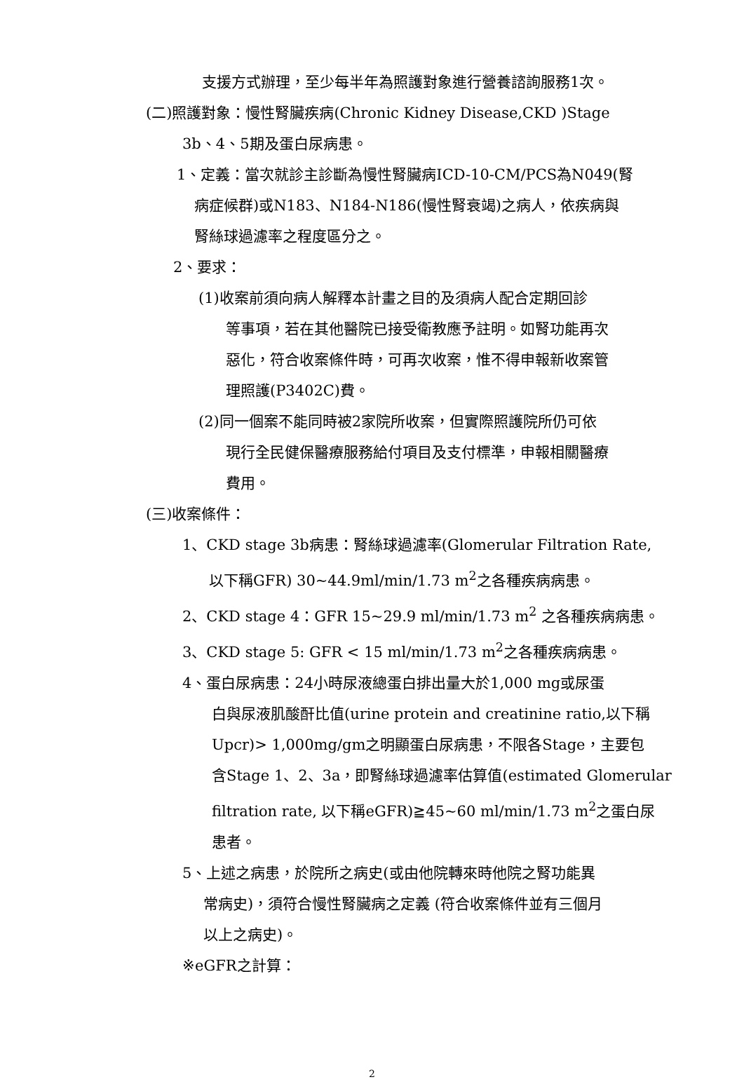支援方式辦理，至少每半年為照護對象進行營養諮詢服務1次。
(二)照護對象：慢性腎臟疾病(Chronic Kidney Disease,CKD )Stage
3b、4、5期及蛋白尿病患。
1、定義：當次就診主診斷為慢性腎臟病ICD-10-CM/PCS為N049(腎
病症候群)或N183、N184-N186(慢性腎衰竭)之病人，依疾病與
腎絲球過濾率之程度區分之。
2、要求：
(1)收案前須向病人解釋本計畫之目的及須病人配合定期回診
等事項，若在其他醫院已接受衛教應予註明。如腎功能再次
惡化，符合收案條件時，可再次收案，惟不得申報新收案管
理照護(P3402C)費。
(2)同一個案不能同時被2家院所收案，但實際照護院所仍可依
現行全民健保醫療服務給付項目及支付標準，申報相關醫療
費用。
(三)收案條件：
1、CKD stage 3b病患：腎絲球過濾率(Glomerular Filtration Rate,
以下稱GFR) 30~44.9ml/min/1.73 m<sup>2</sup>之各種疾病病患。
2、CKD stage 4：GFR 15~29.9 ml/min/1.73 m<sup>2</sup> 之各種疾病病患。
3、CKD stage 5: GFR < 15 ml/min/1.73 m<sup>2</sup>之各種疾病病患。
4、蛋白尿病患：24小時尿液總蛋白排出量大於1,000 mg或尿蛋
白與尿液肌酸酐比值(urine protein and creatinine ratio,以下稱
Upcr)> 1,000mg/gm之明顯蛋白尿病患，不限各Stage，主要包
含Stage 1、2、3a，即腎絲球過濾率估算值(estimated Glomerular
filtration rate, 以下稱eGFR)≧45~60 ml/min/1.73 m<sup>2</sup>之蛋白尿
患者。
5、上述之病患，於院所之病史(或由他院轉來時他院之腎功能異
常病史)，須符合慢性腎臟病之定義 (符合收案條件並有三個月
以上之病史)。
※eGFR之計算：
2